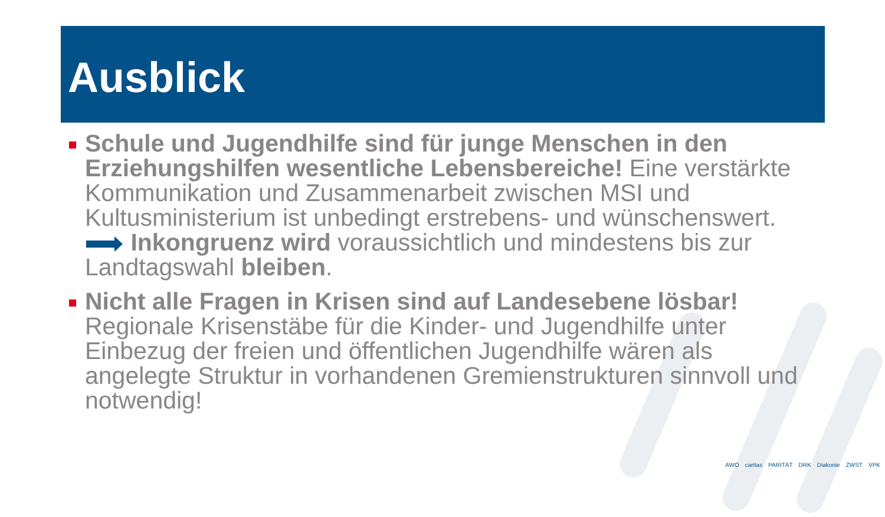Ausblick
Schule und Jugendhilfe sind für junge Menschen in den Erziehungshilfen wesentliche Lebensbereiche! Eine verstärkte Kommunikation und Zusammenarbeit zwischen MSI und Kultusministerium ist unbedingt erstrebens- und wünschenswert. Inkongruenz wird voraussichtlich und mindestens bis zur Landtagswahl bleiben.
Nicht alle Fragen in Krisen sind auf Landesebene lösbar! Regionale Krisenstäbe für die Kinder- und Jugendhilfe unter Einbezug der freien und öffentlichen Jugendhilfe wären als angelegte Struktur in vorhandenen Gremienstrukturen sinnvoll und notwendig!
AWO caritas PARITÄT DRK Diakonie ZWST VPK